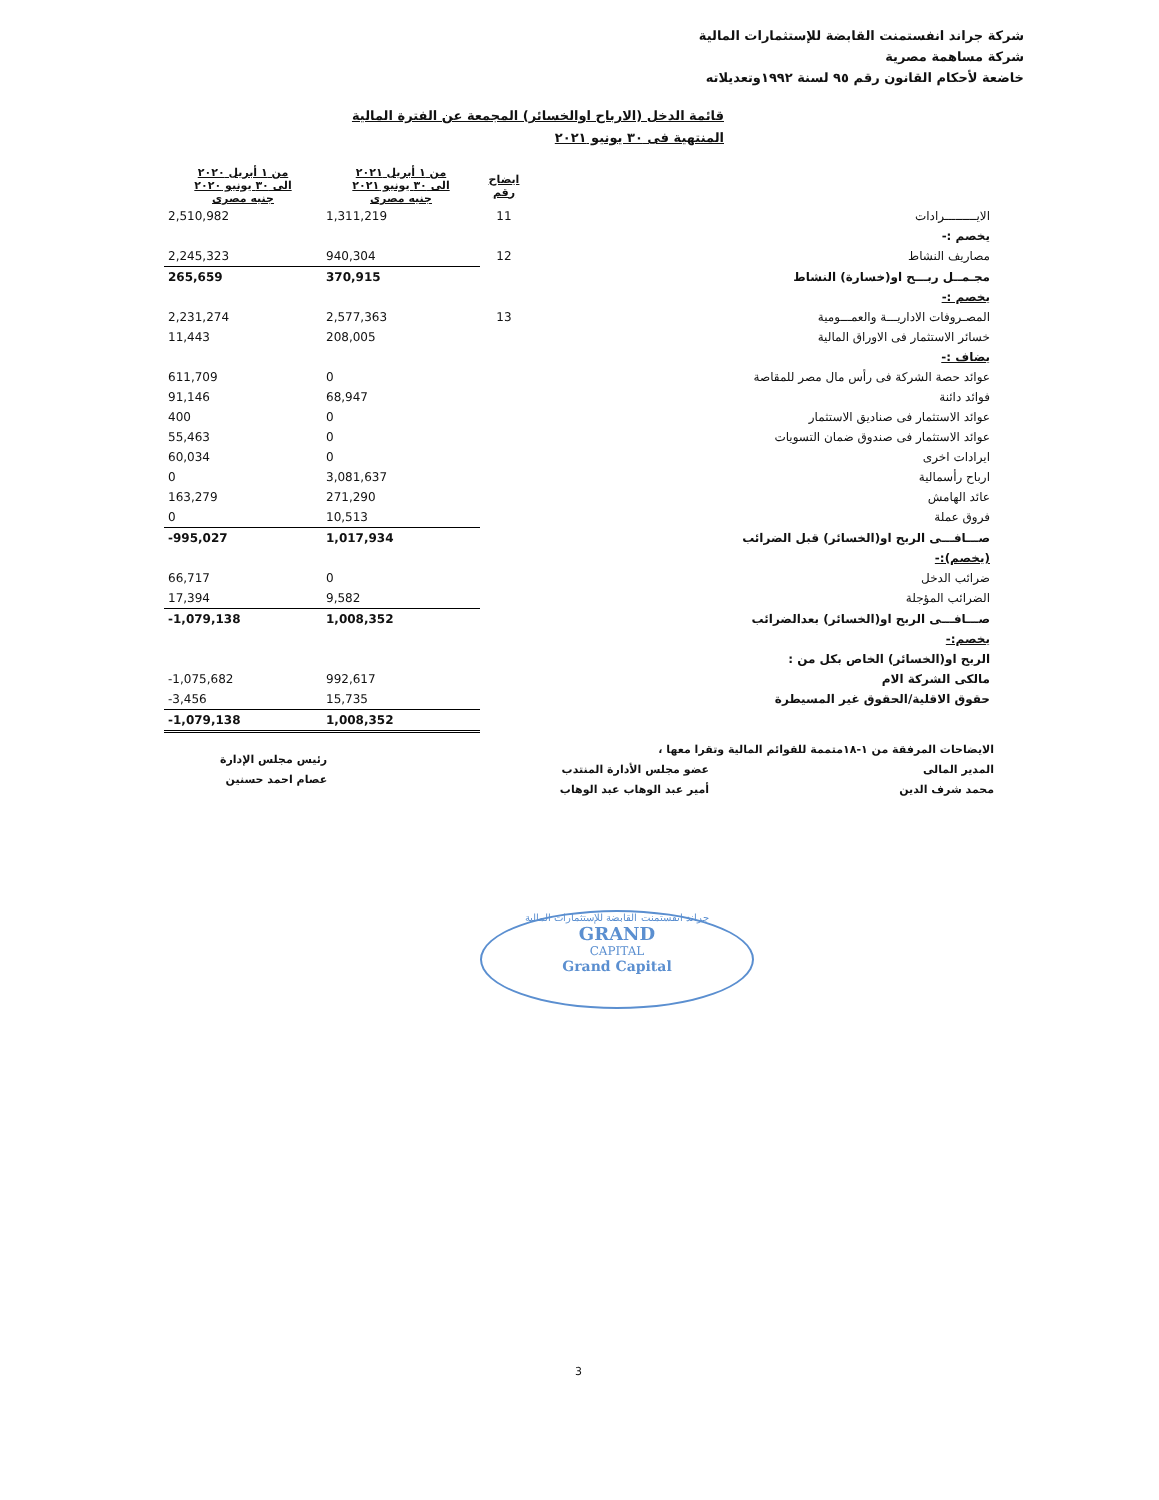شركة جراند انفستمنت القابضة للإستثمارات المالية
شركة مساهمة مصرية
خاضعة لأحكام القانون رقم ٩٥ لسنة ١٩٩٢وتعديلاته
قائمة الدخل (الارباح اوالخسائر) المجمعة عن الفترة المالية
المنتهية فى ٣٠ يونيو ٢٠٢١
| | ايضاح رقم | من ١ أبريل ٢٠٢١ الى ٣٠ يونيو ٢٠٢١ جنيه مصرى | من ١ أبريل ٢٠٢٠ الى ٣٠ يونيو ٢٠٢٠ جنيه مصرى |
| --- | --- | --- | --- |
| الايـــــــــرادات | 11 | 1,311,219 | 2,510,982 |
| يخصم :- | | | |
| مصاريف النشاط | 12 | 940,304 | 2,245,323 |
| مجـمــل ربـــح او(خسارة) النشاط | | 370,915 | 265,659 |
| يخصم :- | | | |
| المصـروفات الاداريـــة والعمـــومية | 13 | 2,577,363 | 2,231,274 |
| خسائر الاستثمار فى الاوراق المالية | | 208,005 | 11,443 |
| يضاف :- | | | |
| عوائد حصة الشركة فى رأس مال مصر للمقاصة | | 0 | 611,709 |
| فوائد دائنة | | 68,947 | 91,146 |
| عوائد الاستثمار فى صناديق الاستثمار | | 0 | 400 |
| عوائد الاستثمار فى صندوق ضمان التسويات | | 0 | 55,463 |
| ايرادات اخرى | | 0 | 60,034 |
| ارباح رأسمالية | | 3,081,637 | 0 |
| عائد الهامش | | 271,290 | 163,279 |
| فروق عملة | | 10,513 | 0 |
| صـــافـــى الربح او(الخسائر) قبل الضرائب | | 1,017,934 | -995,027 |
| (يخصم):- | | | |
| ضرائب الدخل | | 0 | 66,717 |
| الضرائب المؤجلة | | 9,582 | 17,394 |
| صـــافـــى الربح او(الخسائر) بعدالضرائب | | 1,008,352 | -1,079,138 |
| يخصم:- | | | |
| الربح او(الخسائر) الخاص بكل من : | | | |
| مالكى الشركة الام | | 992,617 | -1,075,682 |
| حقوق الاقلية/الحقوق غير المسيطرة | | 15,735 | -3,456 |
| | | 1,008,352 | -1,079,138 |
الايضاحات المرفقة من ١-١٨متممة للقوائم المالية وتقرا معها ،
المدير المالى
محمد شرف الدين
عضو مجلس الأدارة المنتدب
أمير عبد الوهاب عبد الوهاب
رئيس مجلس الإدارة
عصام احمد حسنين
جراند انفستمنت القابضة للإستثمارات المالية
GRAND
CAPITAL
Grand Capital
3